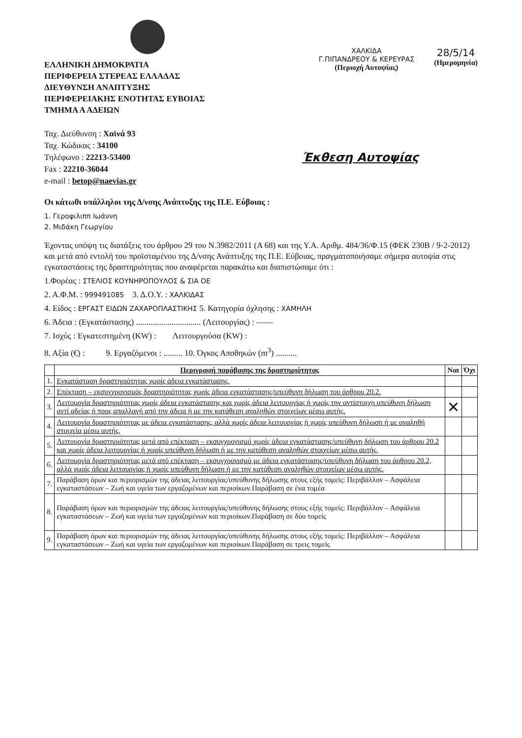ΕΛΛΗΝΙΚΗ ΔΗΜΟΚΡΑΤΙΑ
ΠΕΡΙΦΕΡΕΙΑ ΣΤΕΡΕΑΣ ΕΛΛΑΔΑΣ
ΔΙΕΥΘΥΝΣΗ ΑΝΑΠΤΥΞΗΣ
ΠΕΡΙΦΕΡΕΙΑΚΗΣ ΕΝΟΤΗΤΑΣ ΕΥΒΟΙΑΣ
ΤΜΗΜΑ Α ΑΔΕΙΩΝ
ΧΑΛΚΙΔΑ
Γ.ΠΙΠΑΝΔΡΕΟΥ & ΚΕΡΕΥΡΑΣ
(Περιοχή Αυτοψίας)
28/5/14
(Ημερομηνία)
Ταχ. Διεύθυνση : Χαϊνά 93
Ταχ. Κώδικας : 34100
Τηλέφωνο : 22213-53400
Fax : 22210-36044
e-mail : betop@naevias.gr
Έκθεση Αυτοψίας
Οι κάτωθι υπάλληλοι της Δ/νσης Ανάπτυξης της Π.Ε. Εύβοιας :
1. Γεροφιλιππ Ιωάννη
2. Μιδάκη Γεωργίου
Έχοντας υπόψη τις διατάξεις του άρθρου 29 του Ν.3982/2011 (Α 68) και της Υ.Α. Αριθμ. 484/36/Φ.15 (ΦΕΚ 230Β / 9-2-2012) και μετά από εντολή του προϊσταμένου της Δ/νσης Ανάπτυξης της Π.Ε. Εύβοιας, πραγματοποιήσαμε σήμερα αυτοψία στις εγκαταστάσεις της δραστηριότητας που αναφέρεται παρακάτω και διαπιστώσαμε ότι :
1.Φορέας : ΣΤΕΛΙΟΣ ΚΟΥΝΗΡΟΠΟΥΛΟΣ & ΣΙΑ ΟΕ
2. Α.Φ.Μ. : 999491085 3. Δ.Ο.Υ. : ΧΑΛΚΙΔΑΣ
4. Είδος : ΕΡΓΑΣΤ ΕΙΔΩΝ ΖΑΧΑΡΟΠΛΑΣΤΙΚΗΣ 5. Κατηγορία όχλησης : ΧΑΜΗΛΗ
6. Άδεια : (Εγκατάστασης) ............................... (Λειτουργίας) : ——
7. Ισχύς : Εγκατεστημένη (KW) : Λειτουργούσα (KW) :
8. Αξία (€) : 9. Εργαζόμενοι : ......... 10. Όγκος Αποθηκών (m<sup>3</sup>) ..........
| | Περιγραφή παράβασης της δραστηριότητας | Ναι | Όχι |
| --- | --- | --- | --- |
| 1. | Εγκατάσταση δραστηριότητας χωρίς άδεια εγκατάστασης. | | |
| 2. | Επέκταση – εκσυγχρονισμός δραστηριότητας χωρίς άδεια εγκατάστασης/υπεύθυνη δήλωση του άρθρου 20.2. | | |
| 3. | Λειτουργία δραστηριότητας χωρίς άδεια εγκατάστασης και χωρίς άδεια λειτουργίας ή χωρίς την αντίστοιχη υπεύθυνη δήλωση αντί αδείας ή προς απαλλαγή από την άδεια ή με την κατάθεση αναληθών στοιχείων μέσω αυτής. | ✕ | |
| 4. | Λειτουργία δραστηριότητας με άδεια εγκατάστασης, αλλά χωρίς άδεια λειτουργίας ή χωρίς υπεύθυνη δήλωση ή με αναληθή στοιχεία μέσω αυτής. | | |
| 5. | Λειτουργία δραστηριότητας μετά από επέκταση – εκσυγχρονισμό χωρίς άδεια εγκατάστασης/υπεύθυνη δήλωση του άρθρου 20.2 και χωρίς άδεια λειτουργίας ή χωρίς υπεύθυνη δήλωση ή με την κατάθεση αναληθών στοιχείων μέσω αυτής. | | |
| 6. | Λειτουργία δραστηριότητας μετά από επέκταση – εκσυγχρονισμό με άδεια εγκατάστασης/υπεύθυνη δήλωση του άρθρου 20.2, αλλά χωρίς άδεια λειτουργίας ή χωρίς υπεύθυνη δήλωση ή με την κατάθεση αναληθών στοιχείων μέσω αυτής. | | |
| 7. | Παράβαση όρων και περιορισμών της άδειας λειτουργίας/υπεύθυνης δήλωσης στους εξής τομείς: Περιβάλλον – Ασφάλεια εγκαταστάσεων – Ζωή και υγεία των εργαζομένων και περιοίκων.Παράβαση σε ένα τομέα | | |
| 8. | Παράβαση όρων και περιορισμών της άδειας λειτουργίας/υπεύθυνης δήλωσης στους εξής τομείς: Περιβάλλον – Ασφάλεια εγκαταστάσεων – Ζωή και υγεία των εργαζομένων και περιοίκων.Παράβαση σε δύο τομείς | | |
| 9. | Παράβαση όρων και περιορισμών της άδειας λειτουργίας/υπεύθυνης δήλωσης στους εξής τομείς: Περιβάλλον – Ασφάλεια εγκαταστάσεων – Ζωή και υγεία των εργαζομένων και περιοίκων.Παράβαση σε τρεις τομείς | | |